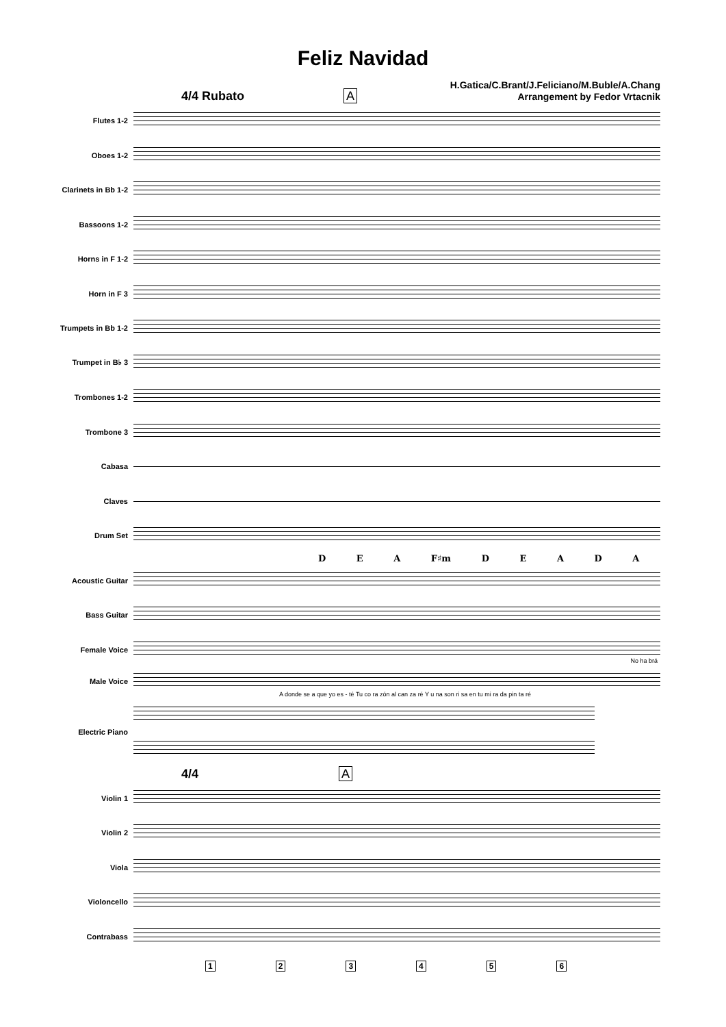Feliz Navidad
H.Gatica/C.Brant/J.Feliciano/M.Buble/A.Chang
Arrangement by Fedor Vrtacnik
4/4 Rubato A
Flutes 1-2
Oboes 1-2
Clarinets in Bb 1-2
Bassoons 1-2
Horns in F 1-2
Horn in F 3
Trumpets in Bb 1-2
Trumpet in B♭ 3
Trombones 1-2
Trombone 3
Cabasa
Claves
Drum Set
D E A F♯m D E A D A
Acoustic Guitar
Bass Guitar
Female Voice
No ha brá
Male Voice
A donde se a que yo es - té Tu co ra zón al can za ré Y u na son ri sa en tu mi ra da pin ta ré
Electric Piano
4/4 A
Violin 1
Violin 2
Viola
Violoncello
Contrabass
123456